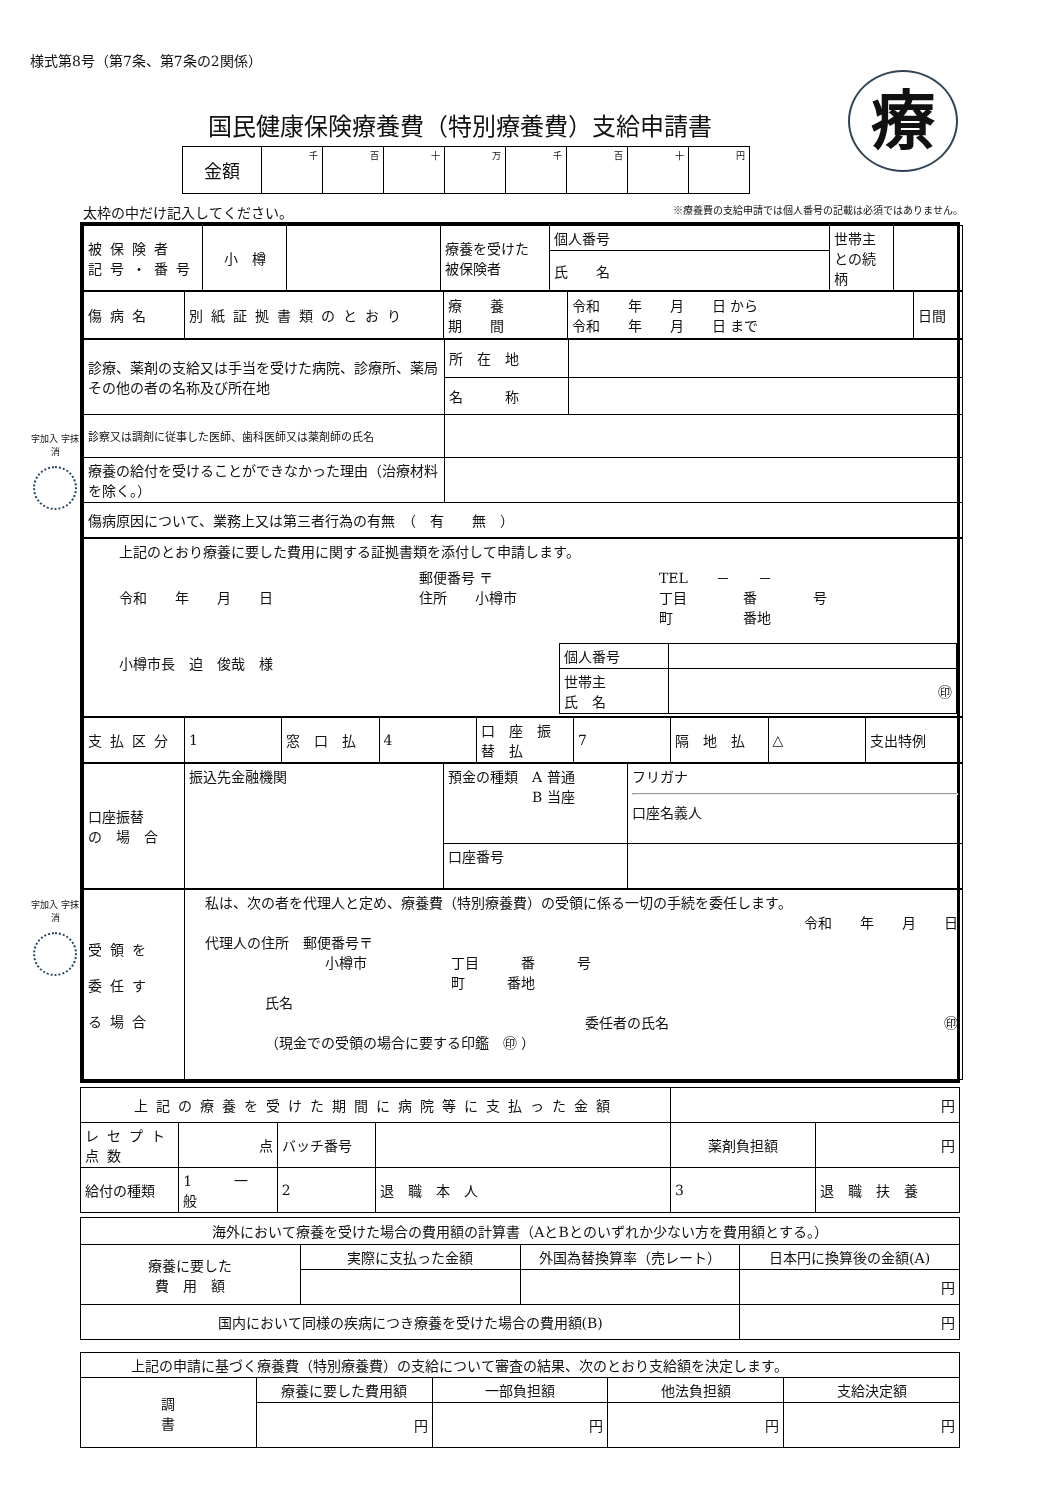様式第8号（第7条、第7条の2関係）
国民健康保険療養費（特別療養費）支給申請書
療
| 金額 | 千 | 百 | 十 | 万 | 千 | 百 | 十 | 円 |
太枠の中だけ記入してください。 ※療養費の支給申請では個人番号の記載は必須ではありません。
字加入 字抹消
字加入 字抹消
| 被保険者 記号・番号 | 小 樽 | | 療養を受けた 被保険者 | 個人番号 | 世帯主との続柄 | |
| | | | | 氏 名 | | |
| 傷病名 | 別紙証拠書類のとおり | 療 養 期 間 | 令和 年 月 日 から 令和 年 月 日 まで | 日間 |
| 診療、薬剤の支給又は手当を受けた病院、診療所、薬局その他の者の名称及び所在地 | 所 在 地 | |
| | 名 称 | |
| 診察又は調剤に従事した医師、歯科医師又は薬剤師の氏名 | | |
| 療養の給付を受けることができなかった理由（治療材料を除く。） | | |
| 傷病原因について、業務上又は第三者行為の有無 （ 有 無 ） | | |
| 上記のとおり療養に要した費用に関する証拠書類を添付して申請します。 令和 年 月 日 郵便番号 〒 住所 小樽市 TEL － － 丁目 番 号 町 番地 小樽市長 迫 俊哉 様 / 個人番号 / / / 世帯主 氏 名 / ㊞ / |
| 支払区分 | 1 | 窓 口 払 | 4 | 口 座 振 替 払 | 7 | 隔 地 払 | △ | 支出特例 |
| 口座振替 の 場 合 | 振込先金融機関 | 預金の種類 A 普通 B 当座 | フリガナ 口座名義人 |
| | | 口座番号 | |
| 受領を 委任す る場合 | 私は、次の者を代理人と定め、療養費（特別療養費）の受領に係る一切の手続を委任します。 令和 年 月 日 代理人の住所 郵便番号〒 小樽市 丁目 番 号 町 番地 氏名 委任者の氏名 ㊞ （現金での受領の場合に要する印鑑 ㊞ ） |
| 上記の療養を受けた期間に病院等に支払った金額 | | | | 円 | |
| レセプト点数 | 点 | バッチ番号 | | 薬剤負担額 | 円 |
| 給付の種類 | 1 一 般 | 2 | 退 職 本 人 | 3 | 退 職 扶 養 |
| 海外において療養を受けた場合の費用額の計算書（AとBとのいずれか少ない方を費用額とする。） | | | |
| 療養に要した 費 用 額 | 実際に支払った金額 | 外国為替換算率（売レート） | 日本円に換算後の金額(A) |
| | | | 円 |
| 国内において同様の疾病につき療養を受けた場合の費用額(B) | | | 円 |
| 上記の申請に基づく療養費（特別療養費）の支給について審査の結果、次のとおり支給額を決定します。 | | | | |
| 調 書 | 療養に要した費用額 | 一部負担額 | 他法負担額 | 支給決定額 |
| | 円 | 円 | 円 | 円 |